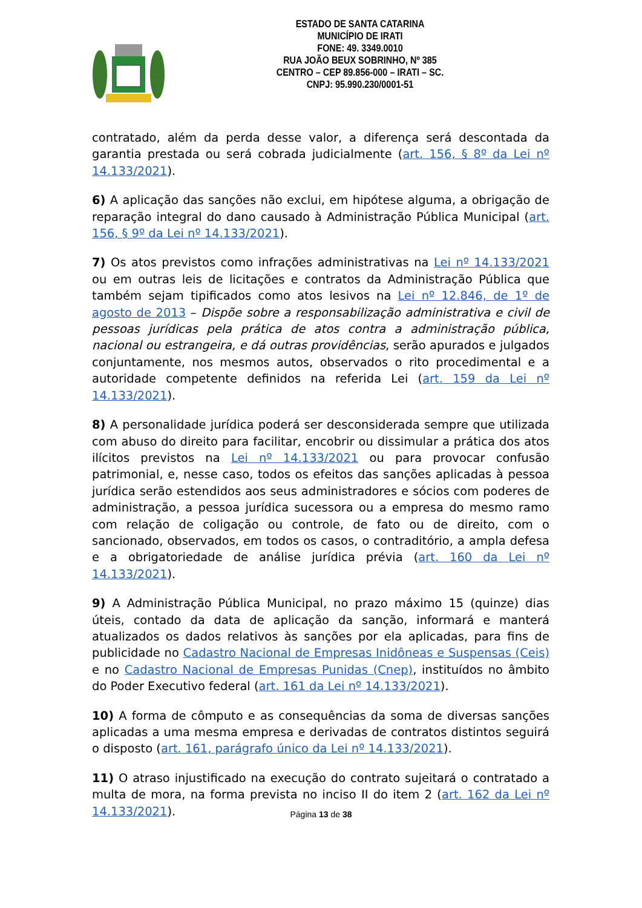ESTADO DE SANTA CATARINA
MUNICÍPIO DE IRATI
FONE: 49. 3349.0010
RUA JOÃO BEUX SOBRINHO, Nº 385
CENTRO – CEP 89.856-000 – IRATI – SC.
CNPJ: 95.990.230/0001-51
contratado, além da perda desse valor, a diferença será descontada da garantia prestada ou será cobrada judicialmente (art. 156, § 8º da Lei nº 14.133/2021).
6) A aplicação das sanções não exclui, em hipótese alguma, a obrigação de reparação integral do dano causado à Administração Pública Municipal (art. 156, § 9º da Lei nº 14.133/2021).
7) Os atos previstos como infrações administrativas na Lei nº 14.133/2021 ou em outras leis de licitações e contratos da Administração Pública que também sejam tipificados como atos lesivos na Lei nº 12.846, de 1º de agosto de 2013 – Dispõe sobre a responsabilização administrativa e civil de pessoas jurídicas pela prática de atos contra a administração pública, nacional ou estrangeira, e dá outras providências, serão apurados e julgados conjuntamente, nos mesmos autos, observados o rito procedimental e a autoridade competente definidos na referida Lei (art. 159 da Lei nº 14.133/2021).
8) A personalidade jurídica poderá ser desconsiderada sempre que utilizada com abuso do direito para facilitar, encobrir ou dissimular a prática dos atos ilícitos previstos na Lei nº 14.133/2021 ou para provocar confusão patrimonial, e, nesse caso, todos os efeitos das sanções aplicadas à pessoa jurídica serão estendidos aos seus administradores e sócios com poderes de administração, a pessoa jurídica sucessora ou a empresa do mesmo ramo com relação de coligação ou controle, de fato ou de direito, com o sancionado, observados, em todos os casos, o contraditório, a ampla defesa e a obrigatoriedade de análise jurídica prévia (art. 160 da Lei nº 14.133/2021).
9) A Administração Pública Municipal, no prazo máximo 15 (quinze) dias úteis, contado da data de aplicação da sanção, informará e manterá atualizados os dados relativos às sanções por ela aplicadas, para fins de publicidade no Cadastro Nacional de Empresas Inidôneas e Suspensas (Ceis) e no Cadastro Nacional de Empresas Punidas (Cnep), instituídos no âmbito do Poder Executivo federal (art. 161 da Lei nº 14.133/2021).
10) A forma de cômputo e as consequências da soma de diversas sanções aplicadas a uma mesma empresa e derivadas de contratos distintos seguirá o disposto (art. 161, parágrafo único da Lei nº 14.133/2021).
11) O atraso injustificado na execução do contrato sujeitará o contratado a multa de mora, na forma prevista no inciso II do item 2 (art. 162 da Lei nº 14.133/2021).
Página 13 de 38